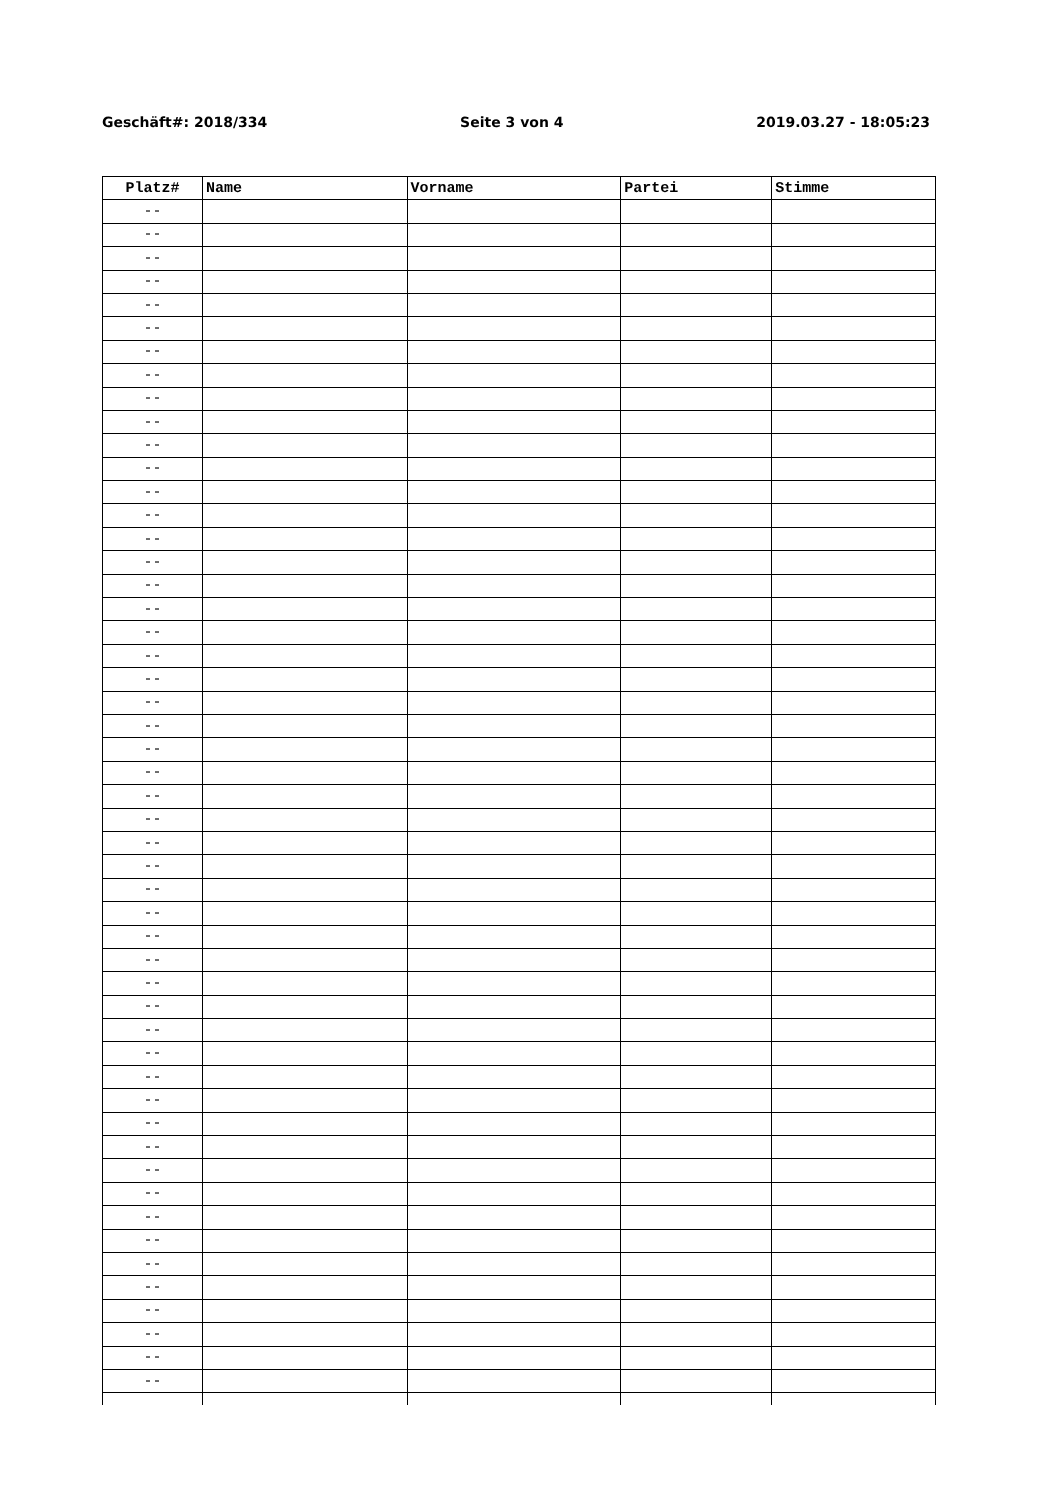Geschäft#: 2018/334 Seite 3 von 4 2019.03.27 - 18:05:23
| Platz# | Name | Vorname | Partei | Stimme |
| --- | --- | --- | --- | --- |
| -- | | | | |
| -- | | | | |
| -- | | | | |
| -- | | | | |
| -- | | | | |
| -- | | | | |
| -- | | | | |
| -- | | | | |
| -- | | | | |
| -- | | | | |
| -- | | | | |
| -- | | | | |
| -- | | | | |
| -- | | | | |
| -- | | | | |
| -- | | | | |
| -- | | | | |
| -- | | | | |
| -- | | | | |
| -- | | | | |
| -- | | | | |
| -- | | | | |
| -- | | | | |
| -- | | | | |
| -- | | | | |
| -- | | | | |
| -- | | | | |
| -- | | | | |
| -- | | | | |
| -- | | | | |
| -- | | | | |
| -- | | | | |
| -- | | | | |
| -- | | | | |
| -- | | | | |
| -- | | | | |
| -- | | | | |
| -- | | | | |
| -- | | | | |
| -- | | | | |
| -- | | | | |
| -- | | | | |
| -- | | | | |
| -- | | | | |
| -- | | | | |
| -- | | | | |
| -- | | | | |
| -- | | | | |
| -- | | | | |
| -- | | | | |
| -- | | | | |